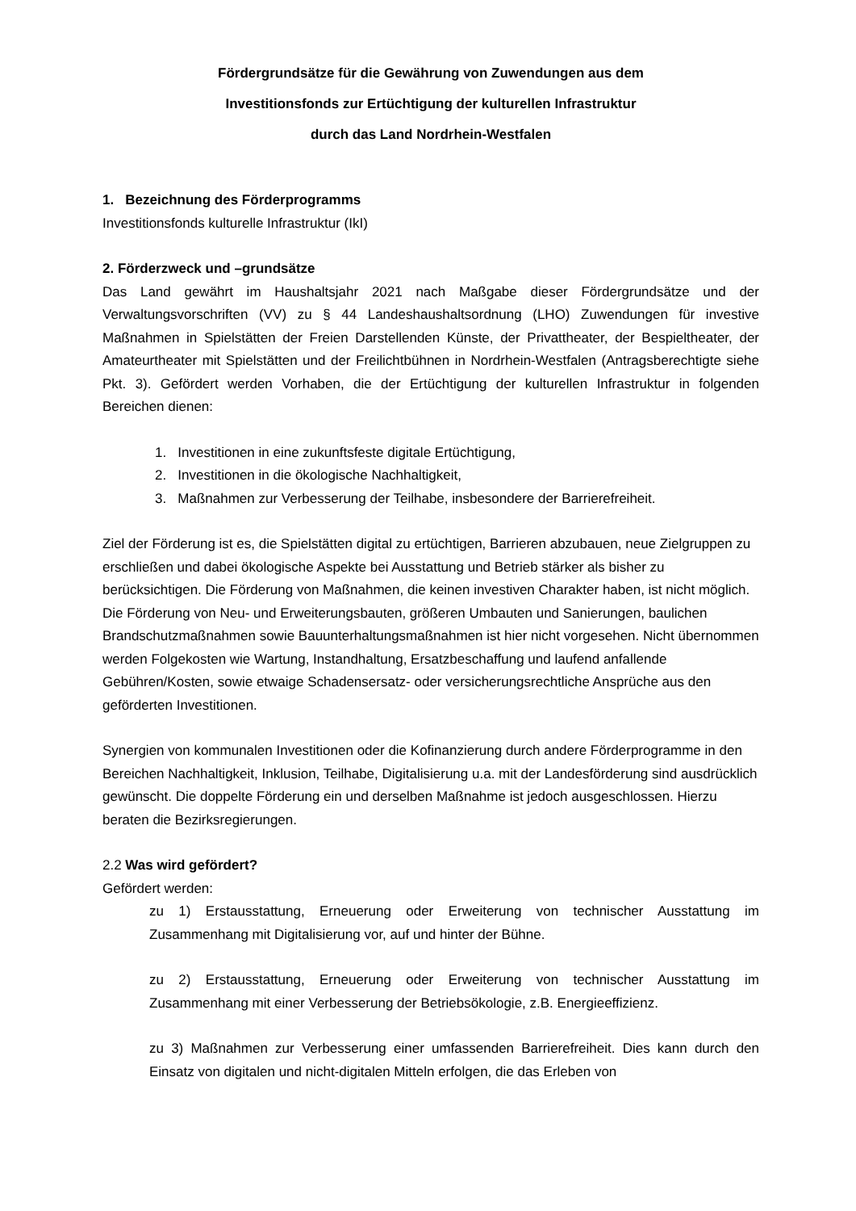Fördergrundsätze für die Gewährung von Zuwendungen aus dem
Investitionsfonds zur Ertüchtigung der kulturellen Infrastruktur
durch das Land Nordrhein-Westfalen
1. Bezeichnung des Förderprogramms
Investitionsfonds kulturelle Infrastruktur (IkI)
2. Förderzweck und –grundsätze
Das Land gewährt im Haushaltsjahr 2021 nach Maßgabe dieser Fördergrundsätze und der Verwaltungsvorschriften (VV) zu § 44 Landeshaushaltsordnung (LHO) Zuwendungen für investive Maßnahmen in Spielstätten der Freien Darstellenden Künste, der Privattheater, der Bespieltheater, der Amateurtheater mit Spielstätten und der Freilichtbühnen in Nordrhein-Westfalen (Antragsberechtigte siehe Pkt. 3). Gefördert werden Vorhaben, die der Ertüchtigung der kulturellen Infrastruktur in folgenden Bereichen dienen:
1. Investitionen in eine zukunftsfeste digitale Ertüchtigung,
2. Investitionen in die ökologische Nachhaltigkeit,
3. Maßnahmen zur Verbesserung der Teilhabe, insbesondere der Barrierefreiheit.
Ziel der Förderung ist es, die Spielstätten digital zu ertüchtigen, Barrieren abzubauen, neue Zielgruppen zu erschließen und dabei ökologische Aspekte bei Ausstattung und Betrieb stärker als bisher zu berücksichtigen. Die Förderung von Maßnahmen, die keinen investiven Charakter haben, ist nicht möglich. Die Förderung von Neu- und Erweiterungsbauten, größeren Umbauten und Sanierungen, baulichen Brandschutzmaßnahmen sowie Bauunterhaltungsmaßnahmen ist hier nicht vorgesehen. Nicht übernommen werden Folgekosten wie Wartung, Instandhaltung, Ersatzbeschaffung und laufend anfallende Gebühren/Kosten, sowie etwaige Schadensersatz- oder versicherungsrechtliche Ansprüche aus den geförderten Investitionen.
Synergien von kommunalen Investitionen oder die Kofinanzierung durch andere Förderprogramme in den Bereichen Nachhaltigkeit, Inklusion, Teilhabe, Digitalisierung u.a. mit der Landesförderung sind ausdrücklich gewünscht. Die doppelte Förderung ein und derselben Maßnahme ist jedoch ausgeschlossen. Hierzu beraten die Bezirksregierungen.
2.2 Was wird gefördert?
Gefördert werden:
zu 1) Erstausstattung, Erneuerung oder Erweiterung von technischer Ausstattung im Zusammenhang mit Digitalisierung vor, auf und hinter der Bühne.
zu 2) Erstausstattung, Erneuerung oder Erweiterung von technischer Ausstattung im Zusammenhang mit einer Verbesserung der Betriebsökologie, z.B. Energieeffizienz.
zu 3) Maßnahmen zur Verbesserung einer umfassenden Barrierefreiheit. Dies kann durch den Einsatz von digitalen und nicht-digitalen Mitteln erfolgen, die das Erleben von